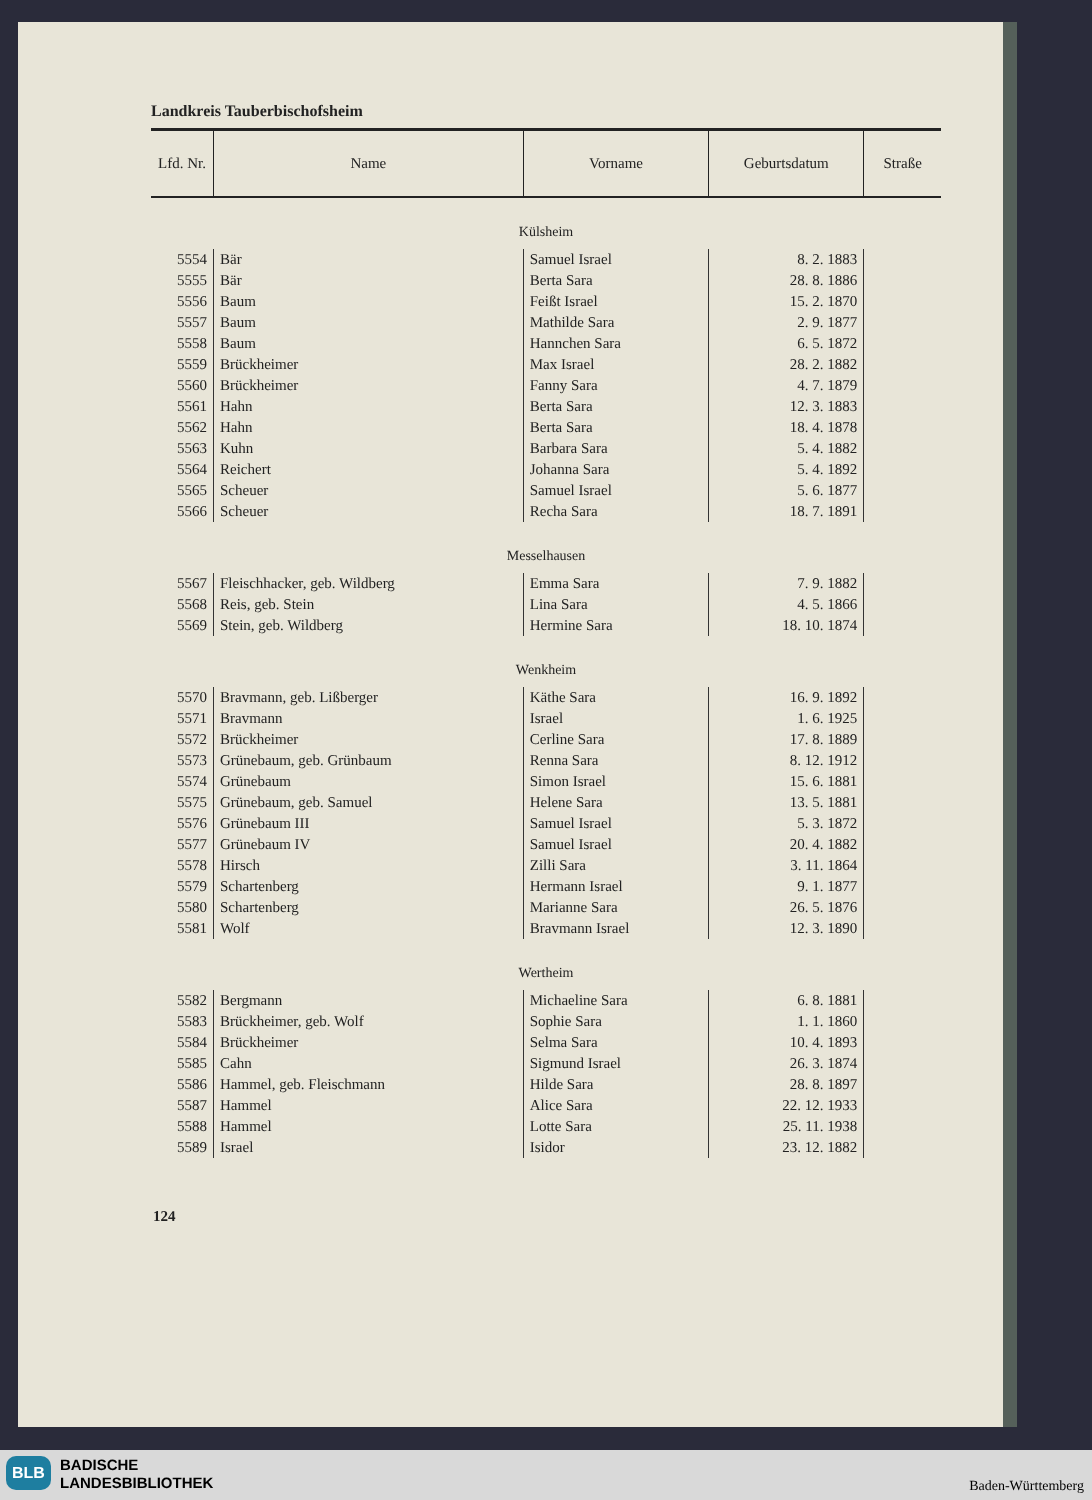Landkreis Tauberbischofsheim
| Lfd. Nr. | Name | Vorname | Geburtsdatum | Straße |
| --- | --- | --- | --- | --- |
| Külsheim | | | | |
| 5554 | Bär | Samuel Israel | 8. 2. 1883 | |
| 5555 | Bär | Berta Sara | 28. 8. 1886 | |
| 5556 | Baum | Feißt Israel | 15. 2. 1870 | |
| 5557 | Baum | Mathilde Sara | 2. 9. 1877 | |
| 5558 | Baum | Hannchen Sara | 6. 5. 1872 | |
| 5559 | Brückheimer | Max Israel | 28. 2. 1882 | |
| 5560 | Brückheimer | Fanny Sara | 4. 7. 1879 | |
| 5561 | Hahn | Berta Sara | 12. 3. 1883 | |
| 5562 | Hahn | Berta Sara | 18. 4. 1878 | |
| 5563 | Kuhn | Barbara Sara | 5. 4. 1882 | |
| 5564 | Reichert | Johanna Sara | 5. 4. 1892 | |
| 5565 | Scheuer | Samuel Israel | 5. 6. 1877 | |
| 5566 | Scheuer | Recha Sara | 18. 7. 1891 | |
| Messelhausen | | | | |
| 5567 | Fleischhacker, geb. Wildberg | Emma Sara | 7. 9. 1882 | |
| 5568 | Reis, geb. Stein | Lina Sara | 4. 5. 1866 | |
| 5569 | Stein, geb. Wildberg | Hermine Sara | 18. 10. 1874 | |
| Wenkheim | | | | |
| 5570 | Bravmann, geb. Lißberger | Käthe Sara | 16. 9. 1892 | |
| 5571 | Bravmann | Israel | 1. 6. 1925 | |
| 5572 | Brückheimer | Cerline Sara | 17. 8. 1889 | |
| 5573 | Grünebaum, geb. Grünbaum | Renna Sara | 8. 12. 1912 | |
| 5574 | Grünebaum | Simon Israel | 15. 6. 1881 | |
| 5575 | Grünebaum, geb. Samuel | Helene Sara | 13. 5. 1881 | |
| 5576 | Grünebaum III | Samuel Israel | 5. 3. 1872 | |
| 5577 | Grünebaum IV | Samuel Israel | 20. 4. 1882 | |
| 5578 | Hirsch | Zilli Sara | 3. 11. 1864 | |
| 5579 | Schartenberg | Hermann Israel | 9. 1. 1877 | |
| 5580 | Schartenberg | Marianne Sara | 26. 5. 1876 | |
| 5581 | Wolf | Bravmann Israel | 12. 3. 1890 | |
| Wertheim | | | | |
| 5582 | Bergmann | Michaeline Sara | 6. 8. 1881 | |
| 5583 | Brückheimer, geb. Wolf | Sophie Sara | 1. 1. 1860 | |
| 5584 | Brückheimer | Selma Sara | 10. 4. 1893 | |
| 5585 | Cahn | Sigmund Israel | 26. 3. 1874 | |
| 5586 | Hammel, geb. Fleischmann | Hilde Sara | 28. 8. 1897 | |
| 5587 | Hammel | Alice Sara | 22. 12. 1933 | |
| 5588 | Hammel | Lotte Sara | 25. 11. 1938 | |
| 5589 | Israel | Isidor | 23. 12. 1882 | |
124
BLB
BADISCHE
LANDESBIBLIOTHEK
Baden-Württemberg